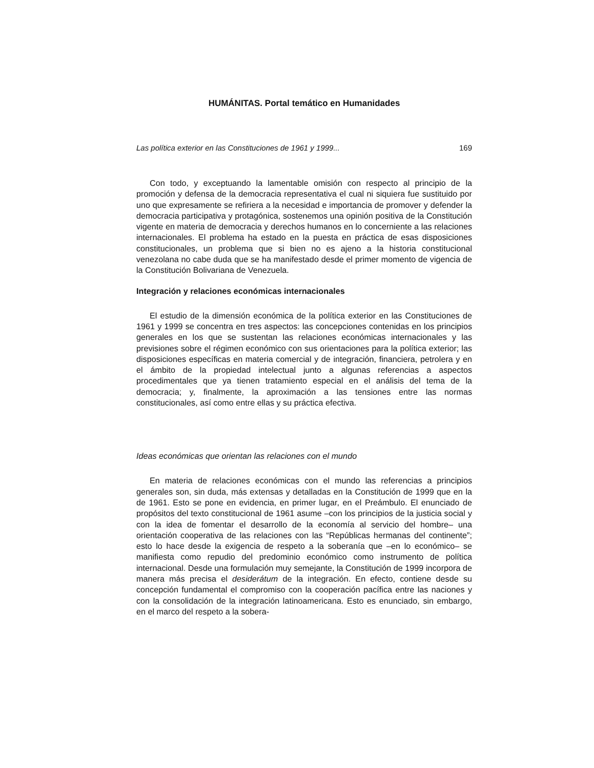HUMÁNITAS. Portal temático en Humanidades
Las política exterior en las Constituciones de 1961 y 1999... 169
Con todo, y exceptuando la lamentable omisión con respecto al principio de la promoción y defensa de la democracia representativa el cual ni siquiera fue sustituido por uno que expresamente se refiriera a la necesidad e importancia de promover y defender la democracia participativa y protagónica, sostenemos una opinión positiva de la Constitución vigente en materia de democracia y derechos humanos en lo concerniente a las relaciones internacionales. El problema ha estado en la puesta en práctica de esas disposiciones constitucionales, un problema que si bien no es ajeno a la historia constitucional venezolana no cabe duda que se ha manifestado desde el primer momento de vigencia de la Constitución Bolivariana de Venezuela.
Integración y relaciones económicas internacionales
El estudio de la dimensión económica de la política exterior en las Constituciones de 1961 y 1999 se concentra en tres aspectos: las concepciones contenidas en los principios generales en los que se sustentan las relaciones económicas internacionales y las previsiones sobre el régimen económico con sus orientaciones para la política exterior; las disposiciones específicas en materia comercial y de integración, financiera, petrolera y en el ámbito de la propiedad intelectual junto a algunas referencias a aspectos procedimentales que ya tienen tratamiento especial en el análisis del tema de la democracia; y, finalmente, la aproximación a las tensiones entre las normas constitucionales, así como entre ellas y su práctica efectiva.
Ideas económicas que orientan las relaciones con el mundo
En materia de relaciones económicas con el mundo las referencias a principios generales son, sin duda, más extensas y detalladas en la Constitución de 1999 que en la de 1961. Esto se pone en evidencia, en primer lugar, en el Preámbulo. El enunciado de propósitos del texto constitucional de 1961 asume –con los principios de la justicia social y con la idea de fomentar el desarrollo de la economía al servicio del hombre– una orientación cooperativa de las relaciones con las “Repúblicas hermanas del continente”; esto lo hace desde la exigencia de respeto a la soberanía que –en lo económico– se manifiesta como repudio del predominio económico como instrumento de política internacional. Desde una formulación muy semejante, la Constitución de 1999 incorpora de manera más precisa el desiderátum de la integración. En efecto, contiene desde su concepción fundamental el compromiso con la cooperación pacífica entre las naciones y con la consolidación de la integración latinoamericana. Esto es enunciado, sin embargo, en el marco del respeto a la sobera-